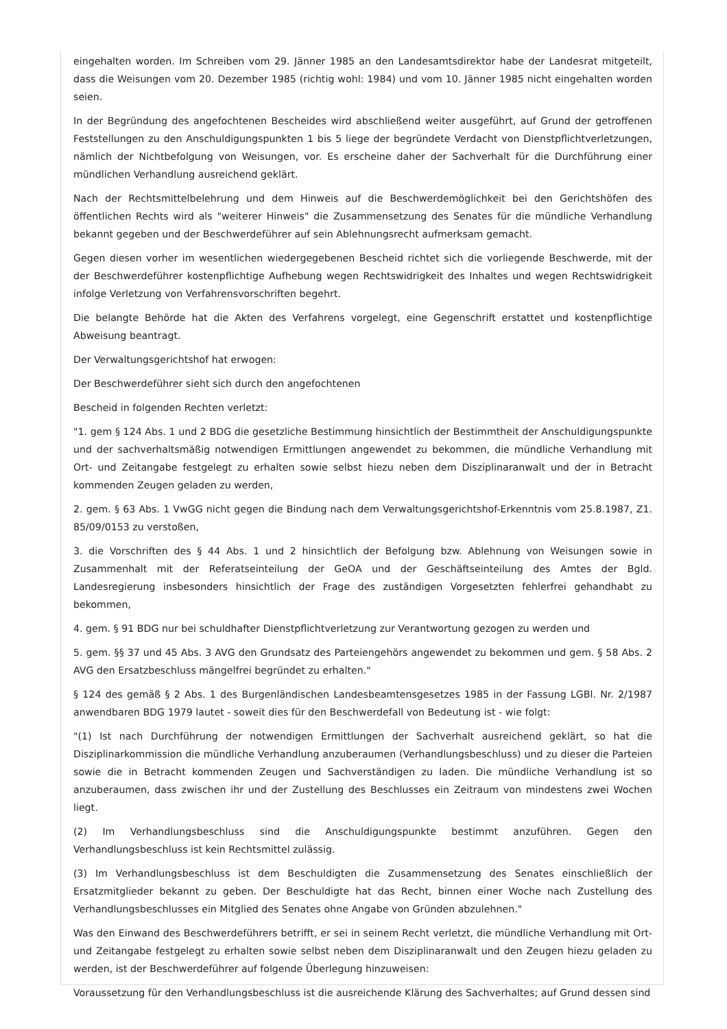eingehalten worden. Im Schreiben vom 29. Jänner 1985 an den Landesamtsdirektor habe der Landesrat mitgeteilt, dass die Weisungen vom 20. Dezember 1985 (richtig wohl: 1984) und vom 10. Jänner 1985 nicht eingehalten worden seien.
In der Begründung des angefochtenen Bescheides wird abschließend weiter ausgeführt, auf Grund der getroffenen Feststellungen zu den Anschuldigungspunkten 1 bis 5 liege der begründete Verdacht von Dienstpflichtverletzungen, nämlich der Nichtbefolgung von Weisungen, vor. Es erscheine daher der Sachverhalt für die Durchführung einer mündlichen Verhandlung ausreichend geklärt.
Nach der Rechtsmittelbelehrung und dem Hinweis auf die Beschwerdemöglichkeit bei den Gerichtshöfen des öffentlichen Rechts wird als "weiterer Hinweis" die Zusammensetzung des Senates für die mündliche Verhandlung bekannt gegeben und der Beschwerdeführer auf sein Ablehnungsrecht aufmerksam gemacht.
Gegen diesen vorher im wesentlichen wiedergegebenen Bescheid richtet sich die vorliegende Beschwerde, mit der der Beschwerdeführer kostenpflichtige Aufhebung wegen Rechtswidrigkeit des Inhaltes und wegen Rechtswidrigkeit infolge Verletzung von Verfahrensvorschriften begehrt.
Die belangte Behörde hat die Akten des Verfahrens vorgelegt, eine Gegenschrift erstattet und kostenpflichtige Abweisung beantragt.
Der Verwaltungsgerichtshof hat erwogen:
Der Beschwerdeführer sieht sich durch den angefochtenen
Bescheid in folgenden Rechten verletzt:
"1. gem § 124 Abs. 1 und 2 BDG die gesetzliche Bestimmung hinsichtlich der Bestimmtheit der Anschuldigungspunkte und der sachverhaltsmäßig notwendigen Ermittlungen angewendet zu bekommen, die mündliche Verhandlung mit Ort- und Zeitangabe festgelegt zu erhalten sowie selbst hiezu neben dem Disziplinaranwalt und der in Betracht kommenden Zeugen geladen zu werden,
2. gem. § 63 Abs. 1 VwGG nicht gegen die Bindung nach dem Verwaltungsgerichtshof-Erkenntnis vom 25.8.1987, Z1. 85/09/0153 zu verstoßen,
3. die Vorschriften des § 44 Abs. 1 und 2 hinsichtlich der Befolgung bzw. Ablehnung von Weisungen sowie in Zusammenhalt mit der Referatseinteilung der GeOA und der Geschäftseinteilung des Amtes der Bgld. Landesregierung insbesonders hinsichtlich der Frage des zuständigen Vorgesetzten fehlerfrei gehandhabt zu bekommen,
4. gem. § 91 BDG nur bei schuldhafter Dienstpflichtverletzung zur Verantwortung gezogen zu werden und
5. gem. §§ 37 und 45 Abs. 3 AVG den Grundsatz des Parteiengehörs angewendet zu bekommen und gem. § 58 Abs. 2 AVG den Ersatzbeschluss mängelfrei begründet zu erhalten."
§ 124 des gemäß § 2 Abs. 1 des Burgenländischen Landesbeamtensgesetzes 1985 in der Fassung LGBl. Nr. 2/1987 anwendbaren BDG 1979 lautet - soweit dies für den Beschwerdefall von Bedeutung ist - wie folgt:
"(1) Ist nach Durchführung der notwendigen Ermittlungen der Sachverhalt ausreichend geklärt, so hat die Disziplinarkommission die mündliche Verhandlung anzuberaumen (Verhandlungsbeschluss) und zu dieser die Parteien sowie die in Betracht kommenden Zeugen und Sachverständigen zu laden. Die mündliche Verhandlung ist so anzuberaumen, dass zwischen ihr und der Zustellung des Beschlusses ein Zeitraum von mindestens zwei Wochen liegt.
(2) Im Verhandlungsbeschluss sind die Anschuldigungspunkte bestimmt anzuführen. Gegen den Verhandlungsbeschluss ist kein Rechtsmittel zulässig.
(3) Im Verhandlungsbeschluss ist dem Beschuldigten die Zusammensetzung des Senates einschließlich der Ersatzmitglieder bekannt zu geben. Der Beschuldigte hat das Recht, binnen einer Woche nach Zustellung des Verhandlungsbeschlusses ein Mitglied des Senates ohne Angabe von Gründen abzulehnen."
Was den Einwand des Beschwerdeführers betrifft, er sei in seinem Recht verletzt, die mündliche Verhandlung mit Ort- und Zeitangabe festgelegt zu erhalten sowie selbst neben dem Disziplinaranwalt und den Zeugen hiezu geladen zu werden, ist der Beschwerdeführer auf folgende Überlegung hinzuweisen:
Voraussetzung für den Verhandlungsbeschluss ist die ausreichende Klärung des Sachverhaltes; auf Grund dessen sind